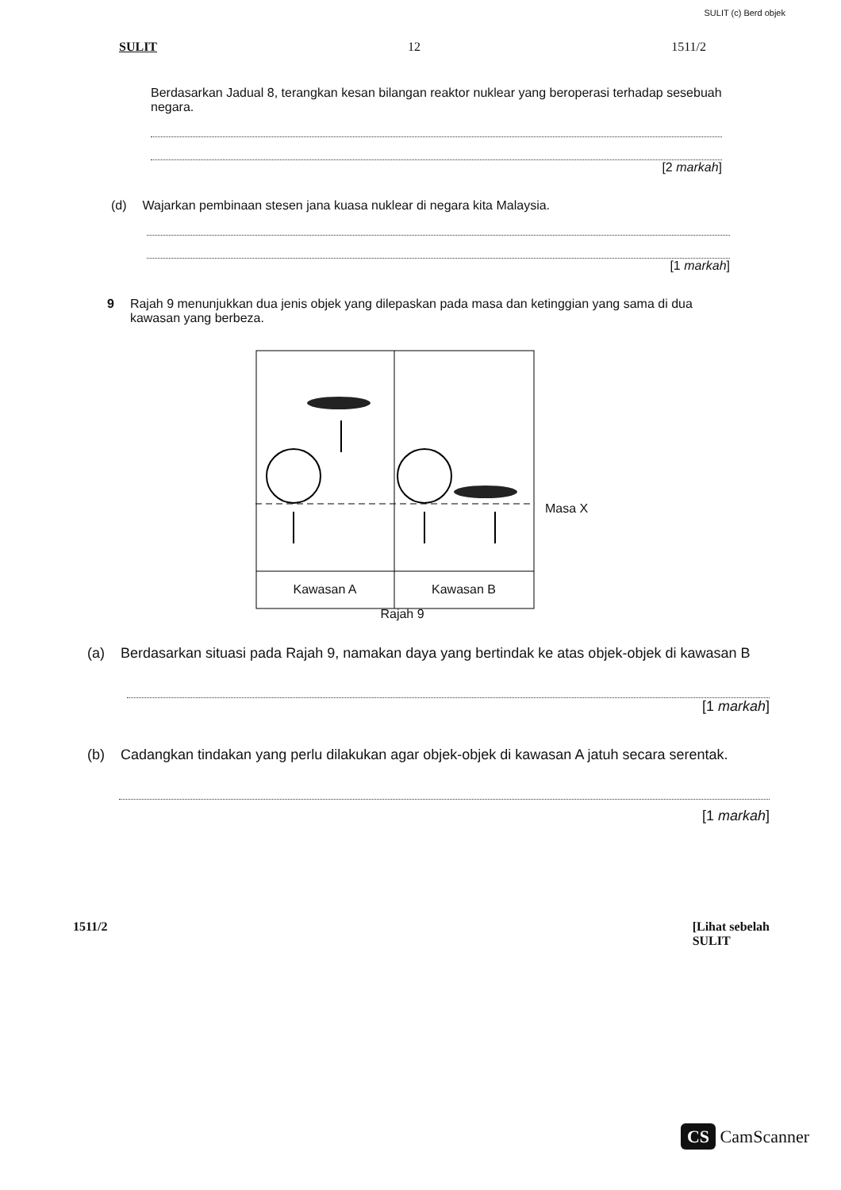SULIT 12 1511/2
SULIT (c) Berd objek
Berdasarkan Jadual 8, terangkan kesan bilangan reaktor nuklear yang beroperasi terhadap sesebuah negara.
[2 markah]
(d) Wajarkan pembinaan stesen jana kuasa nuklear di negara kita Malaysia.
[1 markah]
9 Rajah 9 menunjukkan dua jenis objek yang dilepaskan pada masa dan ketinggian yang sama di dua kawasan yang berbeza.
Kawasan A Kawasan B
Masa X
Rajah 9
(a) Berdasarkan situasi pada Rajah 9, namakan daya yang bertindak ke atas objek-objek di kawasan B
[1 markah]
(b) Cadangkan tindakan yang perlu dilakukan agar objek-objek di kawasan A jatuh secara serentak.
[1 markah]
1511/2 [Lihat sebelah
SULIT
CS CamScanner